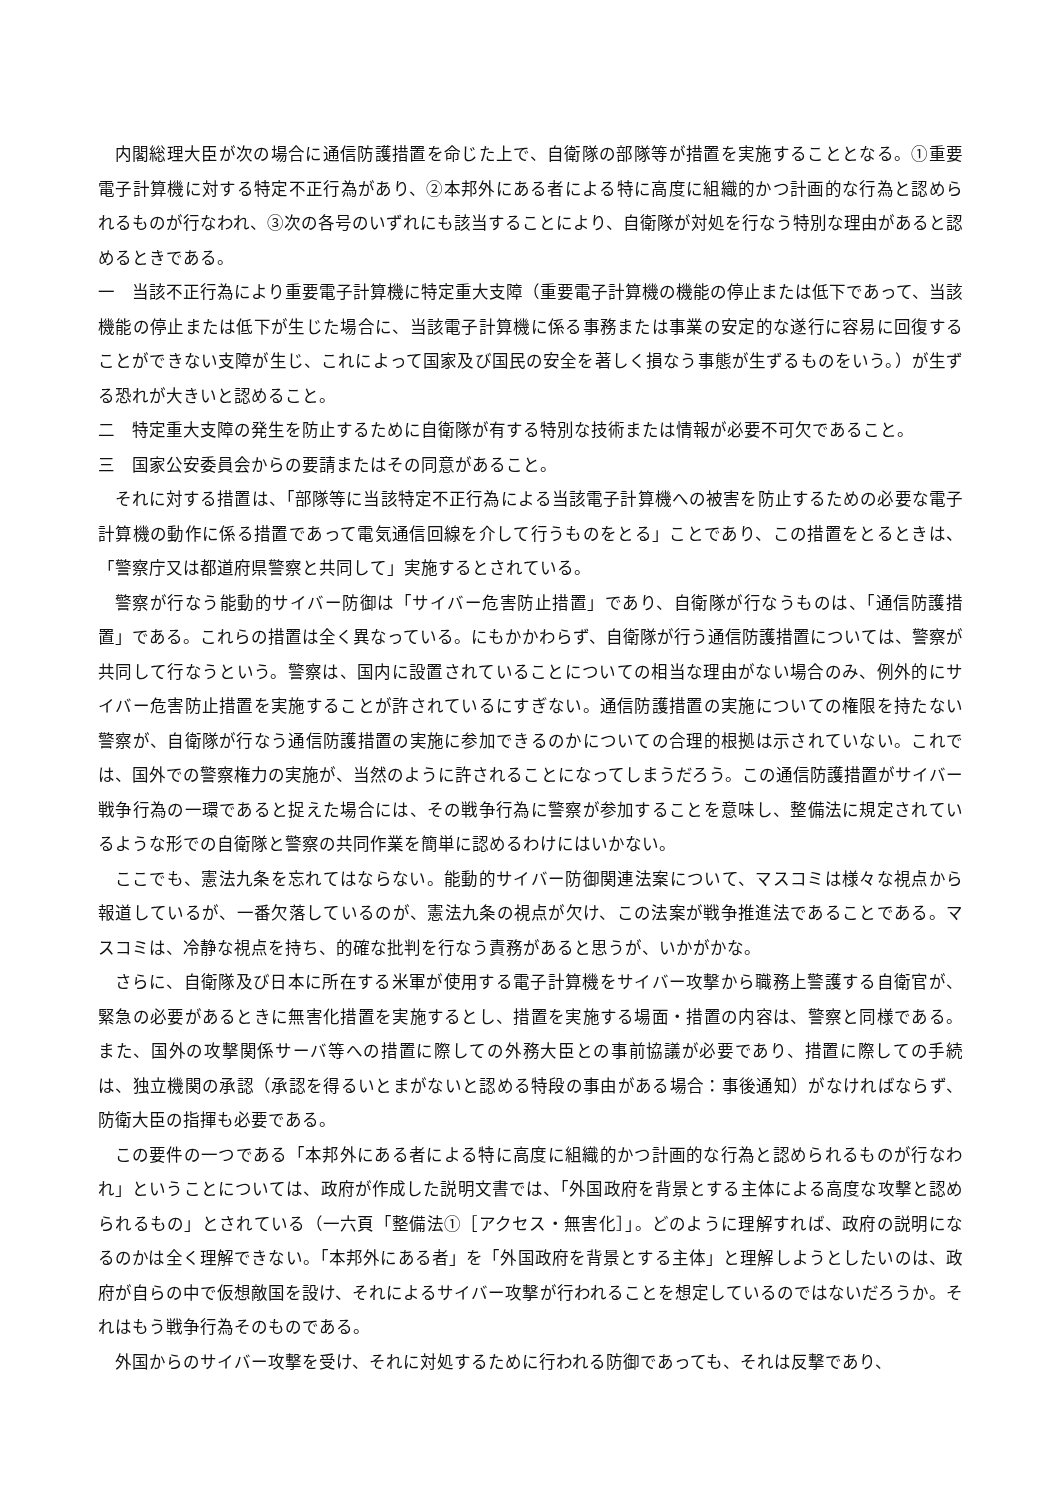内閣総理大臣が次の場合に通信防護措置を命じた上で、自衛隊の部隊等が措置を実施することとなる。①重要電子計算機に対する特定不正行為があり、②本邦外にある者による特に高度に組織的かつ計画的な行為と認められるものが行なわれ、③次の各号のいずれにも該当することにより、自衛隊が対処を行なう特別な理由があると認めるときである。
一　当該不正行為により重要電子計算機に特定重大支障（重要電子計算機の機能の停止または低下であって、当該機能の停止または低下が生じた場合に、当該電子計算機に係る事務または事業の安定的な遂行に容易に回復することができない支障が生じ、これによって国家及び国民の安全を著しく損なう事態が生ずるものをいう。）が生ずる恐れが大きいと認めること。
二　特定重大支障の発生を防止するために自衛隊が有する特別な技術または情報が必要不可欠であること。
三　国家公安委員会からの要請またはその同意があること。
それに対する措置は、「部隊等に当該特定不正行為による当該電子計算機への被害を防止するための必要な電子計算機の動作に係る措置であって電気通信回線を介して行うものをとる」ことであり、この措置をとるときは、「警察庁又は都道府県警察と共同して」実施するとされている。
警察が行なう能動的サイバー防御は「サイバー危害防止措置」であり、自衛隊が行なうものは、「通信防護措置」である。これらの措置は全く異なっている。にもかかわらず、自衛隊が行う通信防護措置については、警察が共同して行なうという。警察は、国内に設置されていることについての相当な理由がない場合のみ、例外的にサイバー危害防止措置を実施することが許されているにすぎない。通信防護措置の実施についての権限を持たない警察が、自衛隊が行なう通信防護措置の実施に参加できるのかについての合理的根拠は示されていない。これでは、国外での警察権力の実施が、当然のように許されることになってしまうだろう。この通信防護措置がサイバー戦争行為の一環であると捉えた場合には、その戦争行為に警察が参加することを意味し、整備法に規定されているような形での自衛隊と警察の共同作業を簡単に認めるわけにはいかない。
ここでも、憲法九条を忘れてはならない。能動的サイバー防御関連法案について、マスコミは様々な視点から報道しているが、一番欠落しているのが、憲法九条の視点が欠け、この法案が戦争推進法であることである。マスコミは、冷静な視点を持ち、的確な批判を行なう責務があると思うが、いかがかな。
さらに、自衛隊及び日本に所在する米軍が使用する電子計算機をサイバー攻撃から職務上警護する自衛官が、緊急の必要があるときに無害化措置を実施するとし、措置を実施する場面・措置の内容は、警察と同様である。また、国外の攻撃関係サーバ等への措置に際しての外務大臣との事前協議が必要であり、措置に際しての手続は、独立機関の承認（承認を得るいとまがないと認める特段の事由がある場合：事後通知）がなければならず、防衛大臣の指揮も必要である。
この要件の一つである「本邦外にある者による特に高度に組織的かつ計画的な行為と認められるものが行なわれ」ということについては、政府が作成した説明文書では、「外国政府を背景とする主体による高度な攻撃と認められるもの」とされている（一六頁「整備法①［アクセス・無害化］」。どのように理解すれば、政府の説明になるのかは全く理解できない。「本邦外にある者」を「外国政府を背景とする主体」と理解しようとしたいのは、政府が自らの中で仮想敵国を設け、それによるサイバー攻撃が行われることを想定しているのではないだろうか。それはもう戦争行為そのものである。
外国からのサイバー攻撃を受け、それに対処するために行われる防御であっても、それは反撃であり、